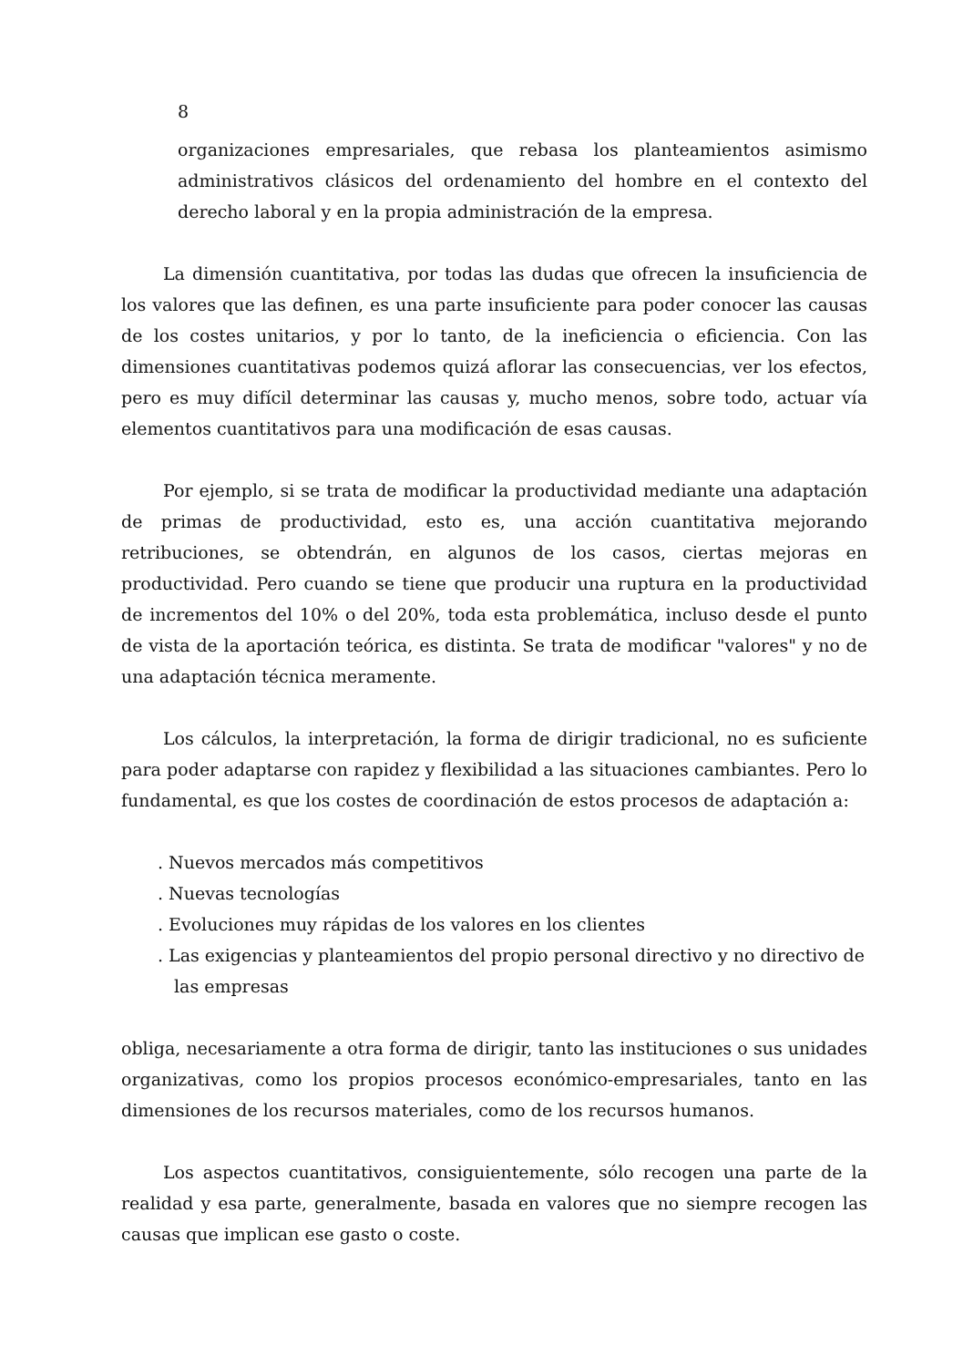8
organizaciones empresariales, que rebasa los planteamientos asimismo administrativos clásicos del ordenamiento del hombre en el contexto del derecho laboral y en la propia administración de la empresa.
La dimensión cuantitativa, por todas las dudas que ofrecen la insuficiencia de los valores que las definen, es una parte insuficiente para poder conocer las causas de los costes unitarios, y por lo tanto, de la ineficiencia o eficiencia. Con las dimensiones cuantitativas podemos quizá aflorar las consecuencias, ver los efectos, pero es muy difícil determinar las causas y, mucho menos, sobre todo, actuar vía elementos cuantitativos para una modificación de esas causas.
Por ejemplo, si se trata de modificar la productividad mediante una adaptación de primas de productividad, esto es, una acción cuantitativa mejorando retribuciones, se obtendrán, en algunos de los casos, ciertas mejoras en productividad. Pero cuando se tiene que producir una ruptura en la productividad de incrementos del 10% o del 20%, toda esta problemática, incluso desde el punto de vista de la aportación teórica, es distinta. Se trata de modificar "valores" y no de una adaptación técnica meramente.
Los cálculos, la interpretación, la forma de dirigir tradicional, no es suficiente para poder adaptarse con rapidez y flexibilidad a las situaciones cambiantes. Pero lo fundamental, es que los costes de coordinación de estos procesos de adaptación a:
. Nuevos mercados más competitivos
. Nuevas tecnologías
. Evoluciones muy rápidas de los valores en los clientes
. Las exigencias y planteamientos del propio personal directivo y no directivo de las empresas
obliga, necesariamente a otra forma de dirigir, tanto las instituciones o sus unidades organizativas, como los propios procesos económico-empresariales, tanto en las dimensiones de los recursos materiales, como de los recursos humanos.
Los aspectos cuantitativos, consiguientemente, sólo recogen una parte de la realidad y esa parte, generalmente, basada en valores que no siempre recogen las causas que implican ese gasto o coste.